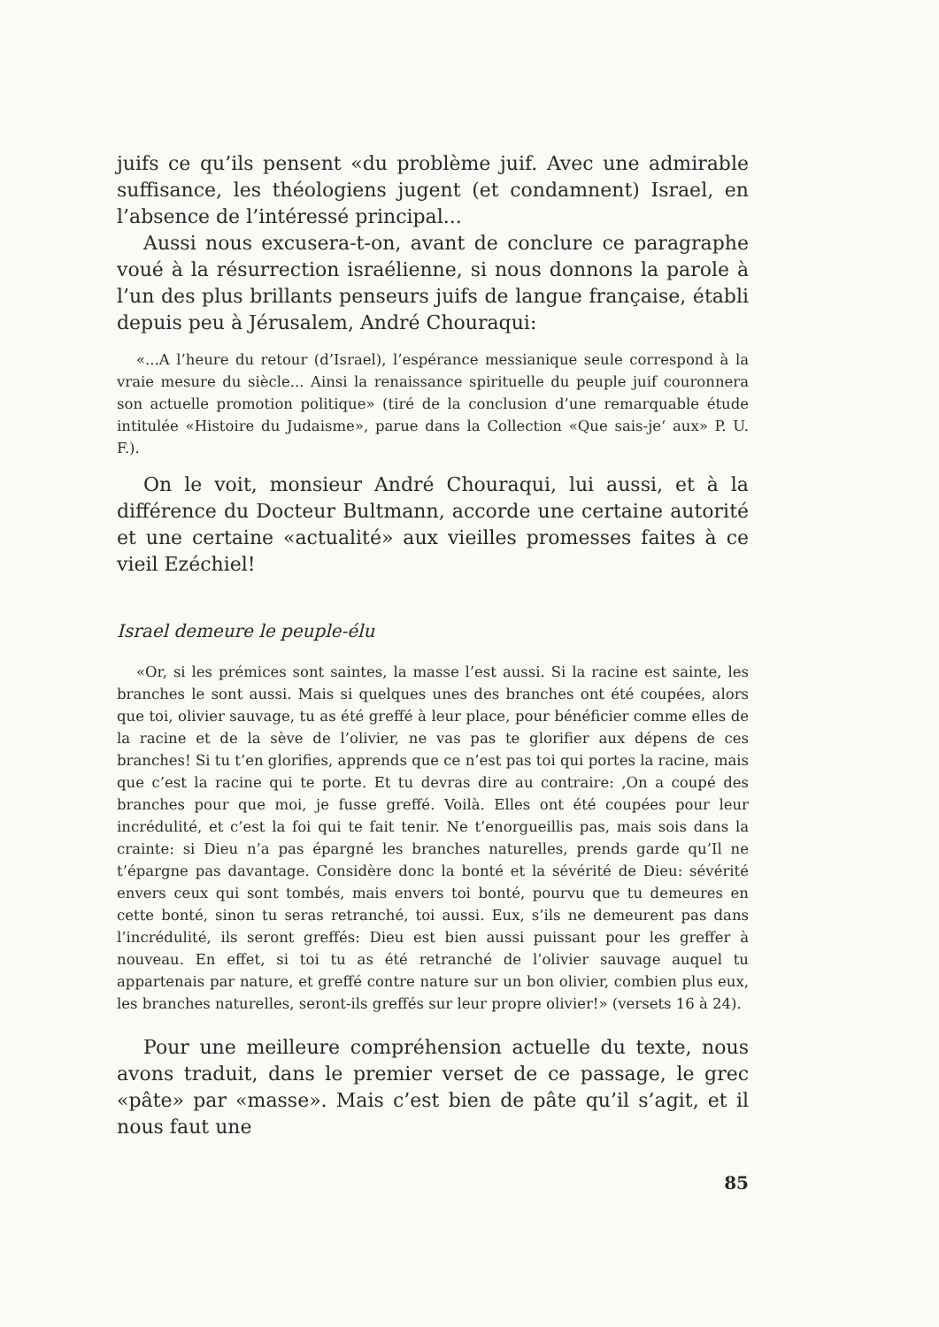juifs ce qu’ils pensent «du problème juif. Avec une admirable suffisance, les théologiens jugent (et condamnent) Israel, en l’absence de l’intéressé principal...
Aussi nous excusera-t-on, avant de conclure ce paragraphe voué à la résurrection israélienne, si nous donnons la parole à l’un des plus brillants penseurs juifs de langue française, établi depuis peu à Jérusalem, André Chouraqui:
«...A l’heure du retour (d’Israel), l’espérance messianique seule correspond à la vraie mesure du siècle... Ainsi la renaissance spirituelle du peuple juif couronnera son actuelle promotion politique» (tiré de la conclusion d’une remarquable étude intitulée «Histoire du Judaisme», parue dans la Collection «Que sais-je‘ aux» P. U. F.).
On le voit, monsieur André Chouraqui, lui aussi, et à la différence du Docteur Bultmann, accorde une certaine autorité et une certaine «actualité» aux vieilles promesses faites à ce vieil Ezéchiel!
Israel demeure le peuple-élu
«Or, si les prémices sont saintes, la masse l’est aussi. Si la racine est sainte, les branches le sont aussi. Mais si quelques unes des branches ont été coupées, alors que toi, olivier sauvage, tu as été greffé à leur place, pour bénéficier comme elles de la racine et de la sève de l’olivier, ne vas pas te glorifier aux dépens de ces branches! Si tu t’en glorifies, apprends que ce n’est pas toi qui portes la racine, mais que c’est la racine qui te porte. Et tu devras dire au contraire: ‚On a coupé des branches pour que moi, je fusse greffé. Voilà. Elles ont été coupées pour leur incrédulité, et c’est la foi qui te fait tenir. Ne t’enorgueillis pas, mais sois dans la crainte: si Dieu n’a pas épargné les branches naturelles, prends garde qu’Il ne t’épargne pas davantage. Considère donc la bonté et la sévérité de Dieu: sévérité envers ceux qui sont tombés, mais envers toi bonté, pourvu que tu demeures en cette bonté, sinon tu seras retranché, toi aussi. Eux, s’ils ne demeurent pas dans l’incrédulité, ils seront greffés: Dieu est bien aussi puissant pour les greffer à nouveau. En effet, si toi tu as été retranché de l’olivier sauvage auquel tu appartenais par nature, et greffé contre nature sur un bon olivier, combien plus eux, les branches naturelles, seront-ils greffés sur leur propre olivier!» (versets 16 à 24).
Pour une meilleure compréhension actuelle du texte, nous avons traduit, dans le premier verset de ce passage, le grec «pâte» par «masse». Mais c’est bien de pâte qu’il s’agit, et il nous faut une
85